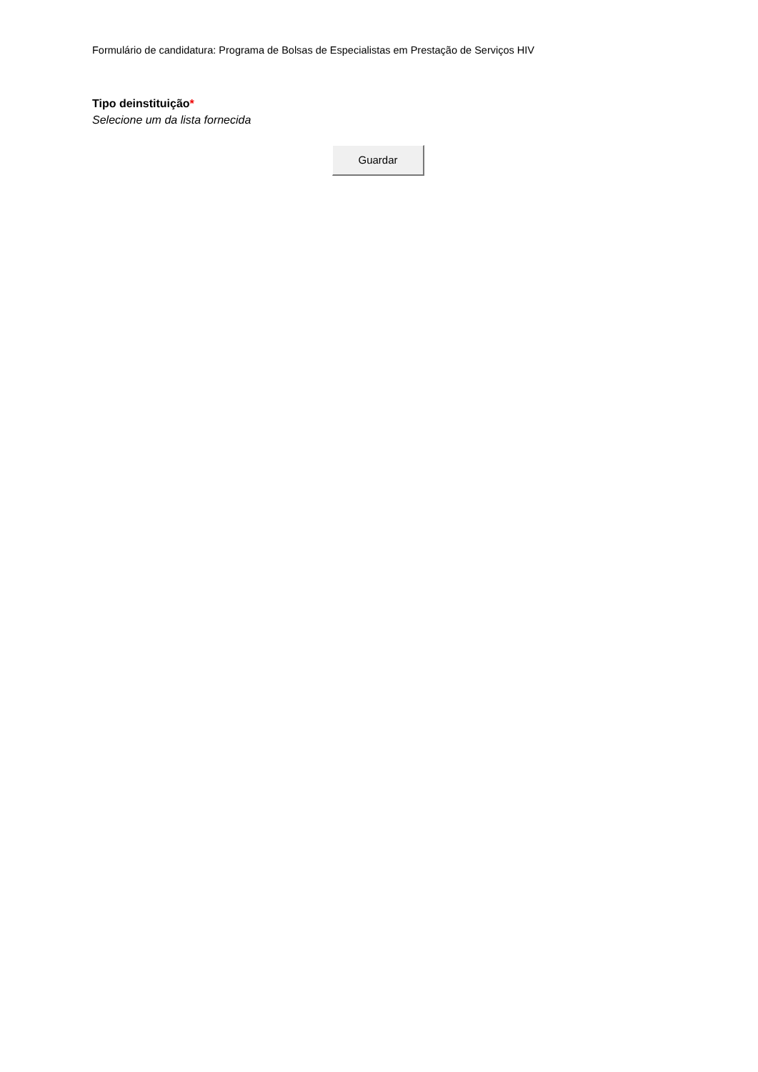Formulário de candidatura: Programa de Bolsas de Especialistas em Prestação de Serviços HIV
Tipo deinstituição*
Selecione um da lista fornecida
Guardar